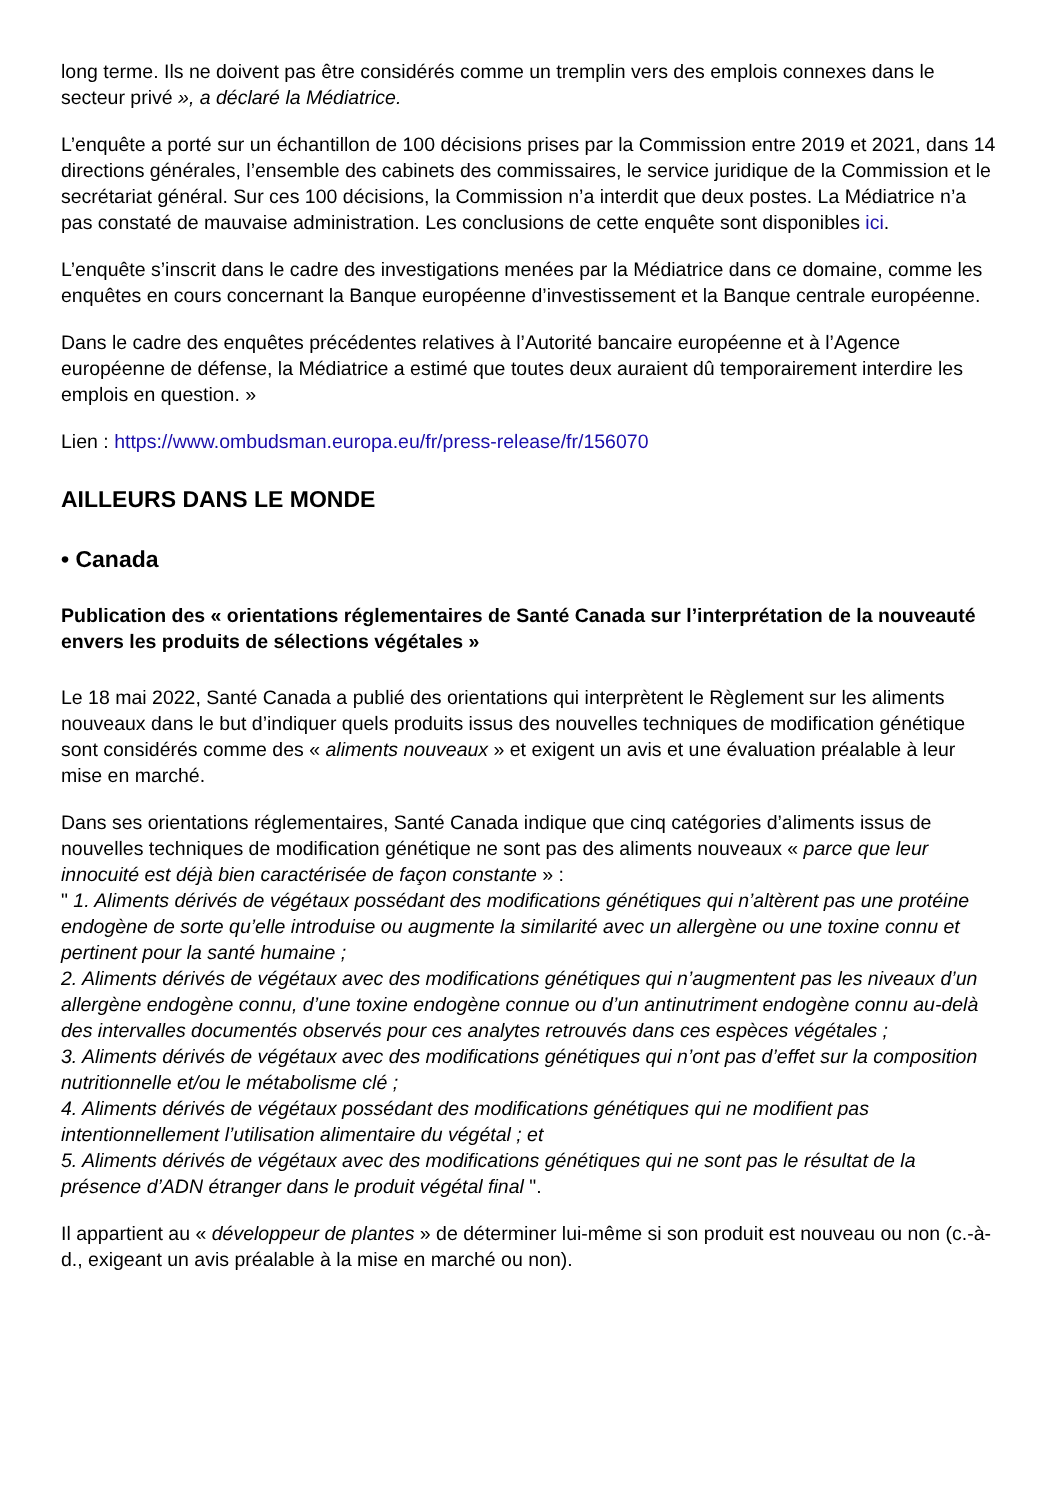long terme. Ils ne doivent pas être considérés comme un tremplin vers des emplois connexes dans le secteur privé », a déclaré la Médiatrice.
L’enquête a porté sur un échantillon de 100 décisions prises par la Commission entre 2019 et 2021, dans 14 directions générales, l’ensemble des cabinets des commissaires, le service juridique de la Commission et le secrétariat général. Sur ces 100 décisions, la Commission n’a interdit que deux postes. La Médiatrice n’a pas constaté de mauvaise administration. Les conclusions de cette enquête sont disponibles ici.
L’enquête s’inscrit dans le cadre des investigations menées par la Médiatrice dans ce domaine, comme les enquêtes en cours concernant la Banque européenne d’investissement et la Banque centrale européenne.
Dans le cadre des enquêtes précédentes relatives à l’Autorité bancaire européenne et à l’Agence européenne de défense, la Médiatrice a estimé que toutes deux auraient dû temporairement interdire les emplois en question. »
Lien : https://www.ombudsman.europa.eu/fr/press-release/fr/156070
AILLEURS DANS LE MONDE
• Canada
Publication des « orientations réglementaires de Santé Canada sur l’interprétation de la nouveauté envers les produits de sélections végétales »
Le 18 mai 2022, Santé Canada a publié des orientations qui interprètent le Règlement sur les aliments nouveaux dans le but d’indiquer quels produits issus des nouvelles techniques de modification génétique sont considérés comme des « aliments nouveaux » et exigent un avis et une évaluation préalable à leur mise en marché.
Dans ses orientations réglementaires, Santé Canada indique que cinq catégories d’aliments issus de nouvelles techniques de modification génétique ne sont pas des aliments nouveaux « parce que leur innocuité est déjà bien caractérisée de façon constante » :
" 1. Aliments dérivés de végétaux possédant des modifications génétiques qui n’altèrent pas une protéine endogène de sorte qu’elle introduise ou augmente la similarité avec un allergène ou une toxine connu et pertinent pour la santé humaine ;
2. Aliments dérivés de végétaux avec des modifications génétiques qui n’augmentent pas les niveaux d’un allergène endogène connu, d’une toxine endogène connue ou d’un antinutriment endogène connu au-delà des intervalles documentés observés pour ces analytes retrouvés dans ces espèces végétales ;
3. Aliments dérivés de végétaux avec des modifications génétiques qui n’ont pas d’effet sur la composition nutritionnelle et/ou le métabolisme clé ;
4. Aliments dérivés de végétaux possédant des modifications génétiques qui ne modifient pas intentionnellement l’utilisation alimentaire du végétal ; et
5. Aliments dérivés de végétaux avec des modifications génétiques qui ne sont pas le résultat de la présence d’ADN étranger dans le produit végétal final ".
Il appartient au « développeur de plantes » de déterminer lui-même si son produit est nouveau ou non (c.-à-d., exigeant un avis préalable à la mise en marché ou non).